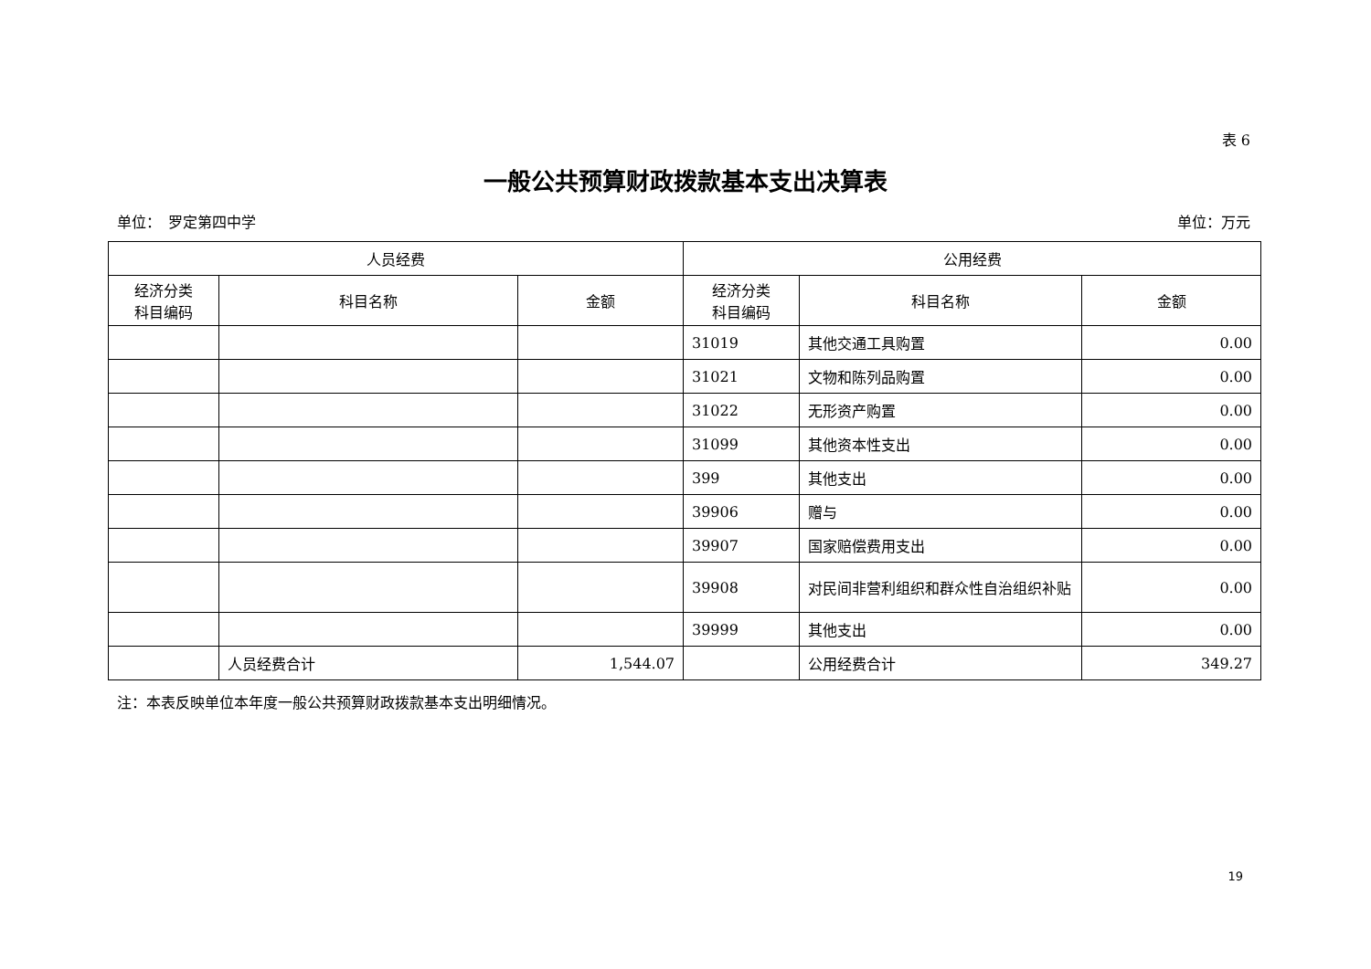表 6
一般公共预算财政拨款基本支出决算表
单位：　罗定第四中学 单位：万元
| 人员经费 | | | 公用经费 | | |
| --- | --- | --- | --- | --- | --- |
| 经济分类 科目编码 | 科目名称 | 金额 | 经济分类 科目编码 | 科目名称 | 金额 |
| | | | 31019 | 其他交通工具购置 | 0.00 |
| | | | 31021 | 文物和陈列品购置 | 0.00 |
| | | | 31022 | 无形资产购置 | 0.00 |
| | | | 31099 | 其他资本性支出 | 0.00 |
| | | | 399 | 其他支出 | 0.00 |
| | | | 39906 | 赠与 | 0.00 |
| | | | 39907 | 国家赔偿费用支出 | 0.00 |
| | | | 39908 | 对民间非营利组织和群众性自治组织补贴 | 0.00 |
| | | | 39999 | 其他支出 | 0.00 |
| | 人员经费合计 | 1,544.07 | | 公用经费合计 | 349.27 |
注：本表反映单位本年度一般公共预算财政拨款基本支出明细情况。
19